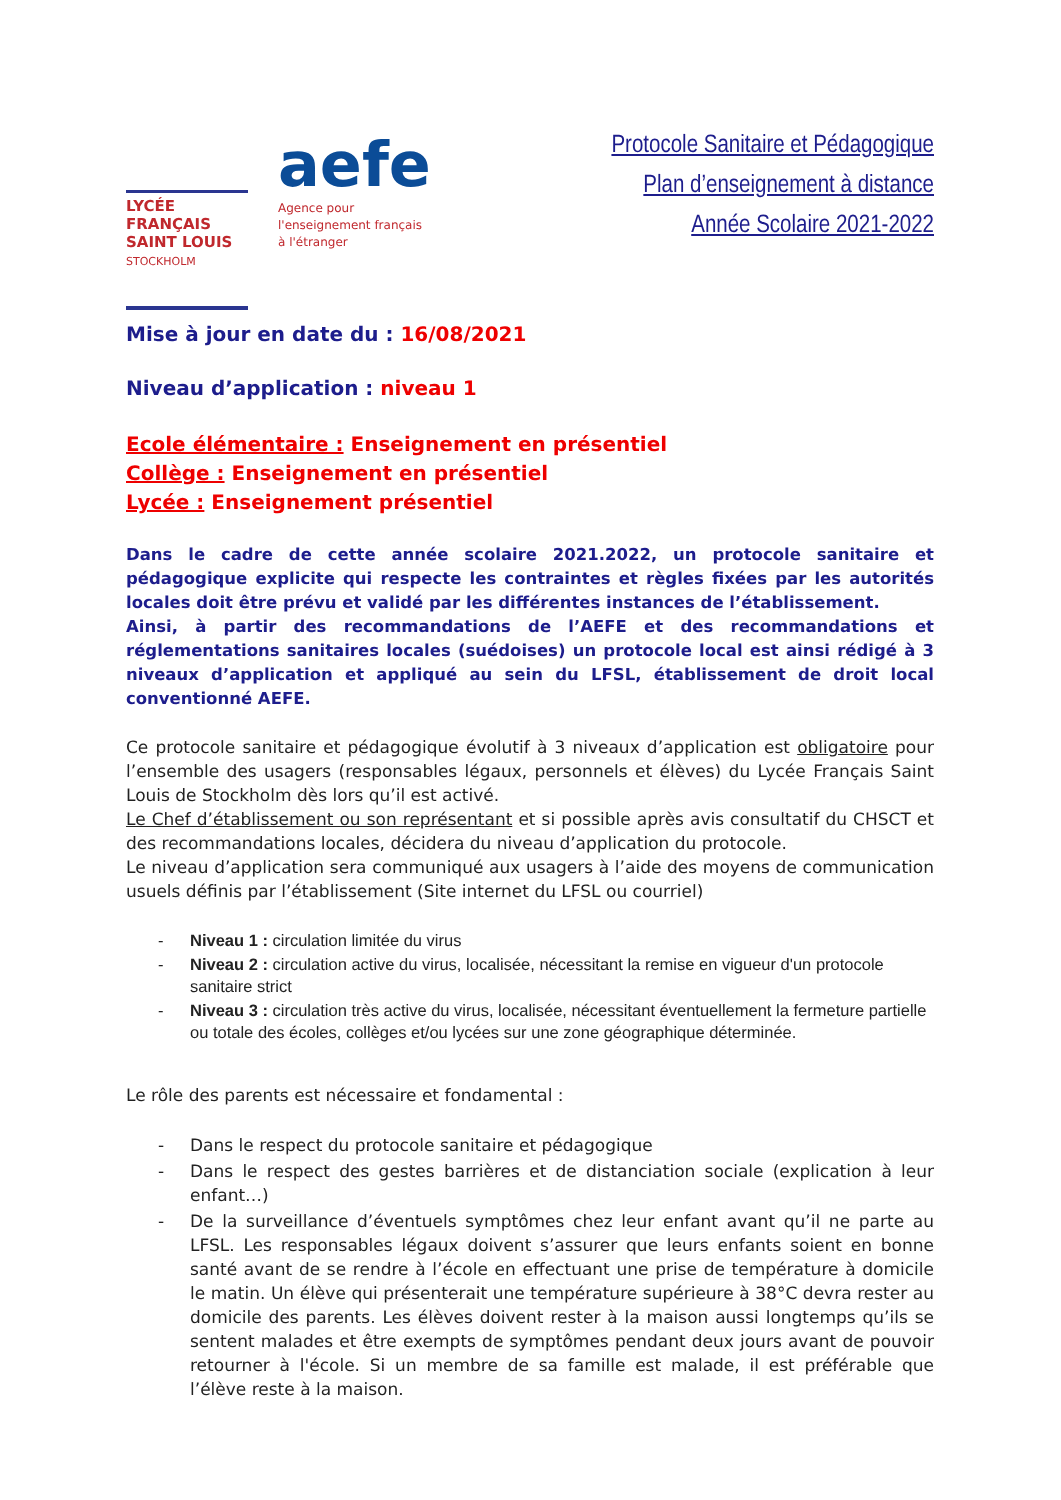LYCÉE
FRANÇAIS
SAINT LOUIS
STOCKHOLM
aefe
Agence pour
l'enseignement français
à l'étranger
Protocole Sanitaire et Pédagogique
Plan d’enseignement à distance
Année Scolaire 2021-2022
Mise à jour en date du : 16/08/2021
Niveau d’application : niveau 1
Ecole élémentaire : Enseignement en présentiel
Collège : Enseignement en présentiel
Lycée : Enseignement présentiel
Dans le cadre de cette année scolaire 2021.2022, un protocole sanitaire et pédagogique explicite qui respecte les contraintes et règles fixées par les autorités locales doit être prévu et validé par les différentes instances de l’établissement.
Ainsi, à partir des recommandations de l’AEFE et des recommandations et réglementations sanitaires locales (suédoises) un protocole local est ainsi rédigé à 3 niveaux d’application et appliqué au sein du LFSL, établissement de droit local conventionné AEFE.
Ce protocole sanitaire et pédagogique évolutif à 3 niveaux d’application est obligatoire pour l’ensemble des usagers (responsables légaux, personnels et élèves) du Lycée Français Saint Louis de Stockholm dès lors qu’il est activé.
Le Chef d’établissement ou son représentant et si possible après avis consultatif du CHSCT et des recommandations locales, décidera du niveau d’application du protocole.
Le niveau d’application sera communiqué aux usagers à l’aide des moyens de communication usuels définis par l’établissement (Site internet du LFSL ou courriel)
- Niveau 1 : circulation limitée du virus
- Niveau 2 : circulation active du virus, localisée, nécessitant la remise en vigueur d'un protocole sanitaire strict
- Niveau 3 : circulation très active du virus, localisée, nécessitant éventuellement la fermeture partielle ou totale des écoles, collèges et/ou lycées sur une zone géographique déterminée.
Le rôle des parents est nécessaire et fondamental :
- Dans le respect du protocole sanitaire et pédagogique
- Dans le respect des gestes barrières et de distanciation sociale (explication à leur enfant…)
- De la surveillance d’éventuels symptômes chez leur enfant avant qu’il ne parte au LFSL. Les responsables légaux doivent s’assurer que leurs enfants soient en bonne santé avant de se rendre à l’école en effectuant une prise de température à domicile le matin. Un élève qui présenterait une température supérieure à 38°C devra rester au domicile des parents. Les élèves doivent rester à la maison aussi longtemps qu’ils se sentent malades et être exempts de symptômes pendant deux jours avant de pouvoir retourner à l'école. Si un membre de sa famille est malade, il est préférable que l’élève reste à la maison.